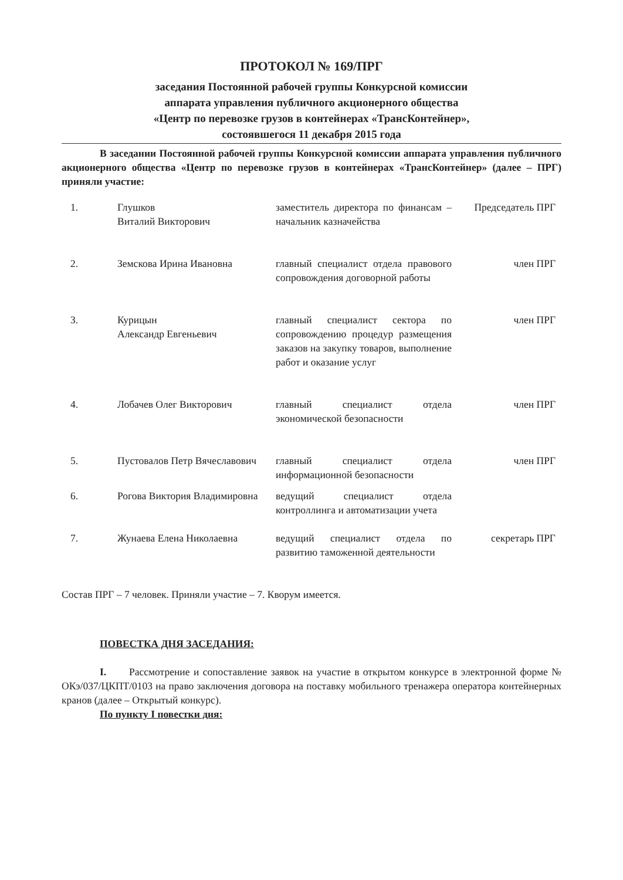ПРОТОКОЛ № 169/ПРГ
заседания Постоянной рабочей группы Конкурсной комиссии
аппарата управления публичного акционерного общества
«Центр по перевозке грузов в контейнерах «ТрансКонтейнер»,
состоявшегося 11 декабря 2015 года
В заседании Постоянной рабочей группы Конкурсной комиссии аппарата управления публичного акционерного общества «Центр по перевозке грузов в контейнерах «ТрансКонтейнер» (далее – ПРГ) приняли участие:
| 1. | Глушков Виталий Викторович | заместитель директора по финансам – начальник казначейства | Председатель ПРГ |
| 2. | Земскова Ирина Ивановна | главный специалист отдела правового сопровождения договорной работы | член ПРГ |
| 3. | Курицын Александр Евгеньевич | главный специалист сектора по сопровождению процедур размещения заказов на закупку товаров, выполнение работ и оказание услуг | член ПРГ |
| 4. | Лобачев Олег Викторович | главный специалист отдела экономической безопасности | член ПРГ |
| 5. | Пустовалов Петр Вячеславович | главный специалист отдела информационной безопасности | член ПРГ |
| 6. | Рогова Виктория Владимировна | ведущий специалист отдела контроллинга и автоматизации учета | |
| 7. | Жунаева Елена Николаевна | ведущий специалист отдела по развитию таможенной деятельности | секретарь ПРГ |
Состав ПРГ – 7 человек. Приняли участие – 7. Кворум имеется.
ПОВЕСТКА ДНЯ ЗАСЕДАНИЯ:
I. Рассмотрение и сопоставление заявок на участие в открытом конкурсе в электронной форме № ОКэ/037/ЦКПТ/0103 на право заключения договора на поставку мобильного тренажера оператора контейнерных кранов (далее – Открытый конкурс).
По пункту I повестки дня: